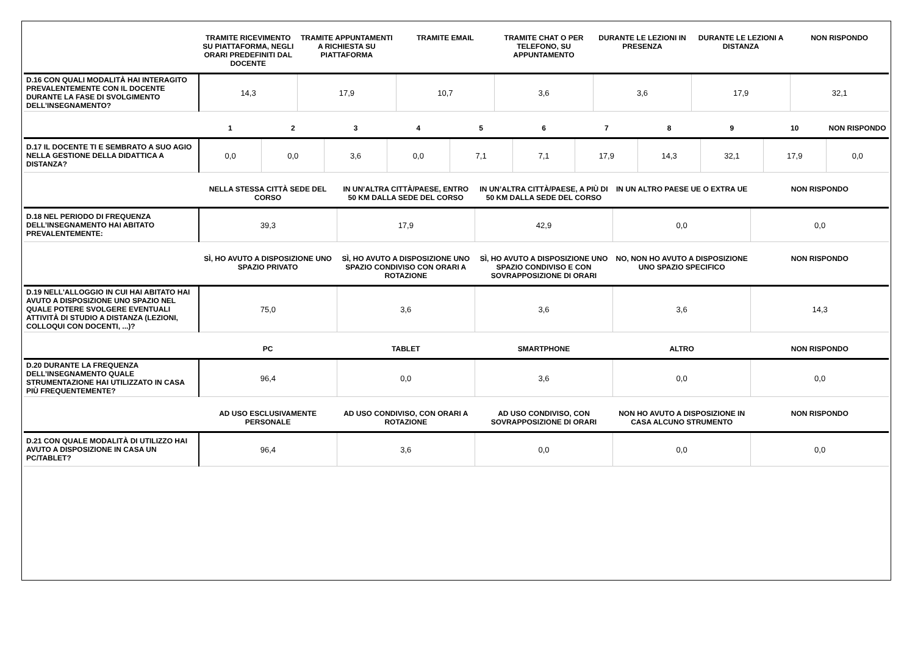| | TRAMITE RICEVIMENTO SU PIATTAFORMA, NEGLI ORARI PREDEFINITI DAL DOCENTE | TRAMITE APPUNTAMENTI A RICHIESTA SU PIATTAFORMA | TRAMITE EMAIL | TRAMITE CHAT O PER TELEFONO, SU APPUNTAMENTO | DURANTE LE LEZIONI IN PRESENZA | DURANTE LE LEZIONI A DISTANZA | NON RISPONDO |
| --- | --- | --- | --- | --- | --- | --- | --- |
| D.16 CON QUALI MODALITÀ HAI INTERAGITO PREVALENTEMENTE CON IL DOCENTE DURANTE LA FASE DI SVOLGIMENTO DELL’INSEGNAMENTO? | 14,3 | 17,9 | 10,7 | 3,6 | 3,6 | 17,9 | 32,1 |
| | 1 | 2 | 3 | 4 | 5 | 6 | 7 | 8 | 9 | 10 | NON RISPONDO |
| --- | --- | --- | --- | --- | --- | --- | --- | --- | --- | --- | --- |
| D.17 IL DOCENTE TI E SEMBRATO A SUO AGIO NELLA GESTIONE DELLA DIDATTICA A DISTANZA? | 0,0 | 0,0 | 3,6 | 0,0 | 7,1 | 7,1 | 17,9 | 14,3 | 32,1 | 17,9 | 0,0 |
| | NELLA STESSA CITTÀ SEDE DEL CORSO | IN UN’ALTRA CITTÀ/PAESE, ENTRO 50 KM DALLA SEDE DEL CORSO | IN UN’ALTRA CITTÀ/PAESE, A PIÙ DI 50 KM DALLA SEDE DEL CORSO | IN UN ALTRO PAESE UE O EXTRA UE | NON RISPONDO |
| --- | --- | --- | --- | --- | --- |
| D.18 NEL PERIODO DI FREQUENZA DELL’INSEGNAMENTO HAI ABITATO PREVALENTEMENTE: | 39,3 | 17,9 | 42,9 | 0,0 | 0,0 |
| | SÌ, HO AVUTO A DISPOSIZIONE UNO SPAZIO PRIVATO | SÌ, HO AVUTO A DISPOSIZIONE UNO SPAZIO CONDIVISO CON ORARI A ROTAZIONE | SÌ, HO AVUTO A DISPOSIZIONE UNO SPAZIO CONDIVISO E CON SOVRAPPOSIZIONE DI ORARI | NO, NON HO AVUTO A DISPOSIZIONE UNO SPAZIO SPECIFICO | NON RISPONDO |
| D.19 NELL'ALLOGGIO IN CUI HAI ABITATO HAI AVUTO A DISPOSIZIONE UNO SPAZIO NEL QUALE POTERE SVOLGERE EVENTUALI ATTIVITÀ DI STUDIO A DISTANZA (LEZIONI, COLLOQUI CON DOCENTI, ...)? | 75,0 | 3,6 | 3,6 | 3,6 | 14,3 |
| | PC | TABLET | SMARTPHONE | ALTRO | NON RISPONDO |
| D.20 DURANTE LA FREQUENZA DELL’INSEGNAMENTO QUALE STRUMENTAZIONE HAI UTILIZZATO IN CASA PIÙ FREQUENTEMENTE? | 96,4 | 0,0 | 3,6 | 0,0 | 0,0 |
| | AD USO ESCLUSIVAMENTE PERSONALE | AD USO CONDIVISO, CON ORARI A ROTAZIONE | AD USO CONDIVISO, CON SOVRAPPOSIZIONE DI ORARI | NON HO AVUTO A DISPOSIZIONE IN CASA ALCUNO STRUMENTO | NON RISPONDO |
| D.21 CON QUALE MODALITÀ DI UTILIZZO HAI AVUTO A DISPOSIZIONE IN CASA UN PC/TABLET? | 96,4 | 3,6 | 0,0 | 0,0 | 0,0 |